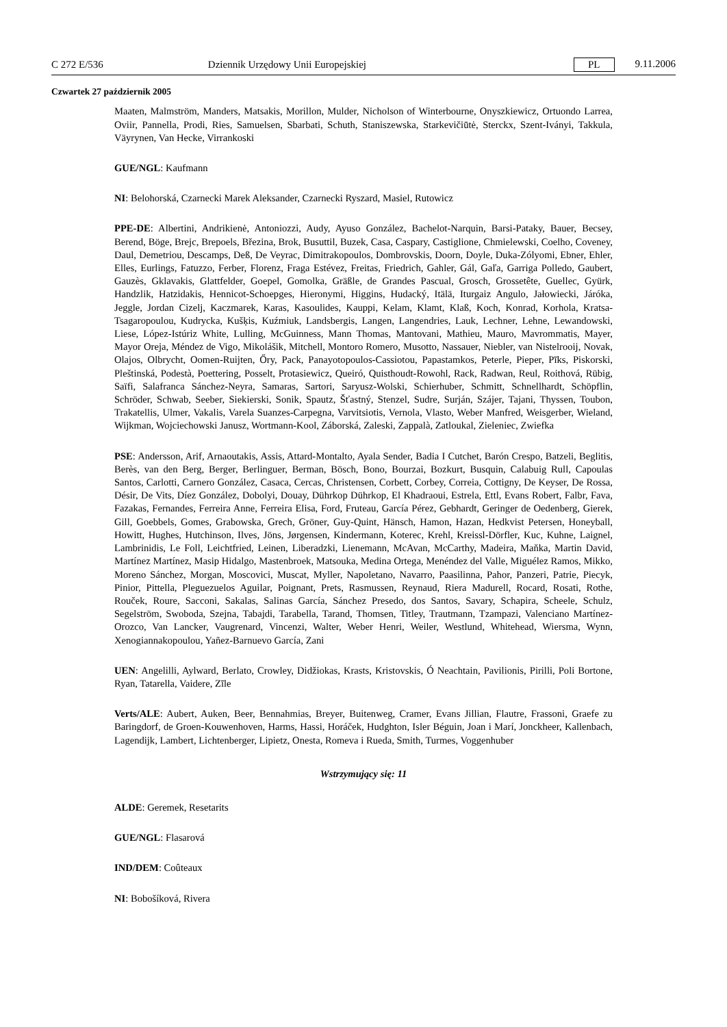C 272 E/536 Dziennik Urzędowy Unii Europejskiej PL 9.11.2006
Czwartek 27 październik 2005
Maaten, Malmström, Manders, Matsakis, Morillon, Mulder, Nicholson of Winterbourne, Onyszkiewicz, Ortuondo Larrea, Oviir, Pannella, Prodi, Ries, Samuelsen, Sbarbati, Schuth, Staniszewska, Starkevičiūtė, Sterckx, Szent-Iványi, Takkula, Väyrynen, Van Hecke, Virrankoski
GUE/NGL: Kaufmann
NI: Belohorská, Czarnecki Marek Aleksander, Czarnecki Ryszard, Masiel, Rutowicz
PPE-DE: Albertini, Andrikienė, Antoniozzi, Audy, Ayuso González, Bachelot-Narquin, Barsi-Pataky, Bauer, Becsey, Berend, Böge, Brejc, Brepoels, Březina, Brok, Busuttil, Buzek, Casa, Caspary, Castiglione, Chmielewski, Coelho, Coveney, Daul, Demetriou, Descamps, Deß, De Veyrac, Dimitrakopoulos, Dombrovskis, Doorn, Doyle, Duka-Zólyomi, Ebner, Ehler, Elles, Eurlings, Fatuzzo, Ferber, Florenz, Fraga Estévez, Freitas, Friedrich, Gahler, Gál, Gaľa, Garriga Polledo, Gaubert, Gauzès, Gklavakis, Glattfelder, Goepel, Gomolka, Gräßle, de Grandes Pascual, Grosch, Grossetête, Guellec, Gyürk, Handzlik, Hatzidakis, Hennicot-Schoepges, Hieronymi, Higgins, Hudacký, Itälä, Iturgaiz Angulo, Jałowiecki, Járóka, Jeggle, Jordan Cizelj, Kaczmarek, Karas, Kasoulides, Kauppi, Kelam, Klamt, Klaß, Koch, Konrad, Korhola, Kratsa-Tsagaropoulou, Kudrycka, Kušķis, Kuźmiuk, Landsbergis, Langen, Langendries, Lauk, Lechner, Lehne, Lewandowski, Liese, López-Istúriz White, Lulling, McGuinness, Mann Thomas, Mantovani, Mathieu, Mauro, Mavrommatis, Mayer, Mayor Oreja, Méndez de Vigo, Mikolášik, Mitchell, Montoro Romero, Musotto, Nassauer, Niebler, van Nistelrooij, Novak, Olajos, Olbrycht, Oomen-Ruijten, Őry, Pack, Panayotopoulos-Cassiotou, Papastamkos, Peterle, Pieper, Pīks, Piskorski, Pleštinská, Podestà, Poettering, Posselt, Protasiewicz, Queiró, Quisthoudt-Rowohl, Rack, Radwan, Reul, Roithová, Rübig, Saïfi, Salafranca Sánchez-Neyra, Samaras, Sartori, Saryusz-Wolski, Schierhuber, Schmitt, Schnellhardt, Schöpflin, Schröder, Schwab, Seeber, Siekierski, Sonik, Spautz, Šťastný, Stenzel, Sudre, Surján, Szájer, Tajani, Thyssen, Toubon, Trakatellis, Ulmer, Vakalis, Varela Suanzes-Carpegna, Varvitsiotis, Vernola, Vlasto, Weber Manfred, Weisgerber, Wieland, Wijkman, Wojciechowski Janusz, Wortmann-Kool, Záborská, Zaleski, Zappalà, Zatloukal, Zieleniec, Zwiefka
PSE: Andersson, Arif, Arnaoutakis, Assis, Attard-Montalto, Ayala Sender, Badia I Cutchet, Barón Crespo, Batzeli, Beglitis, Berès, van den Berg, Berger, Berlinguer, Berman, Bösch, Bono, Bourzai, Bozkurt, Busquin, Calabuig Rull, Capoulas Santos, Carlotti, Carnero González, Casaca, Cercas, Christensen, Corbett, Corbey, Correia, Cottigny, De Keyser, De Rossa, Désir, De Vits, Díez González, Dobolyi, Douay, Dührkop Dührkop, El Khadraoui, Estrela, Ettl, Evans Robert, Falbr, Fava, Fazakas, Fernandes, Ferreira Anne, Ferreira Elisa, Ford, Fruteau, García Pérez, Gebhardt, Geringer de Oedenberg, Gierek, Gill, Goebbels, Gomes, Grabowska, Grech, Gröner, Guy-Quint, Hänsch, Hamon, Hazan, Hedkvist Petersen, Honeyball, Howitt, Hughes, Hutchinson, Ilves, Jöns, Jørgensen, Kindermann, Koterec, Krehl, Kreissl-Dörfler, Kuc, Kuhne, Laignel, Lambrinidis, Le Foll, Leichtfried, Leinen, Liberadzki, Lienemann, McAvan, McCarthy, Madeira, Maňka, Martin David, Martínez Martínez, Masip Hidalgo, Mastenbroek, Matsouka, Medina Ortega, Menéndez del Valle, Miguélez Ramos, Mikko, Moreno Sánchez, Morgan, Moscovici, Muscat, Myller, Napoletano, Navarro, Paasilinna, Pahor, Panzeri, Patrie, Piecyk, Pinior, Pittella, Pleguezuelos Aguilar, Poignant, Prets, Rasmussen, Reynaud, Riera Madurell, Rocard, Rosati, Rothe, Rouček, Roure, Sacconi, Sakalas, Salinas García, Sánchez Presedo, dos Santos, Savary, Schapira, Scheele, Schulz, Segelström, Swoboda, Szejna, Tabajdi, Tarabella, Tarand, Thomsen, Titley, Trautmann, Tzampazi, Valenciano Martínez-Orozco, Van Lancker, Vaugrenard, Vincenzi, Walter, Weber Henri, Weiler, Westlund, Whitehead, Wiersma, Wynn, Xenogiannakopoulou, Yañez-Barnuevo García, Zani
UEN: Angelilli, Aylward, Berlato, Crowley, Didžiokas, Krasts, Kristovskis, Ó Neachtain, Pavilionis, Pirilli, Poli Bortone, Ryan, Tatarella, Vaidere, Zīle
Verts/ALE: Aubert, Auken, Beer, Bennahmias, Breyer, Buitenweg, Cramer, Evans Jillian, Flautre, Frassoni, Graefe zu Baringdorf, de Groen-Kouwenhoven, Harms, Hassi, Horáček, Hudghton, Isler Béguin, Joan i Marí, Jonckheer, Kallenbach, Lagendijk, Lambert, Lichtenberger, Lipietz, Onesta, Romeva i Rueda, Smith, Turmes, Voggenhuber
Wstrzymujący się: 11
ALDE: Geremek, Resetarits
GUE/NGL: Flasarová
IND/DEM: Coûteaux
NI: Bobošíková, Rivera